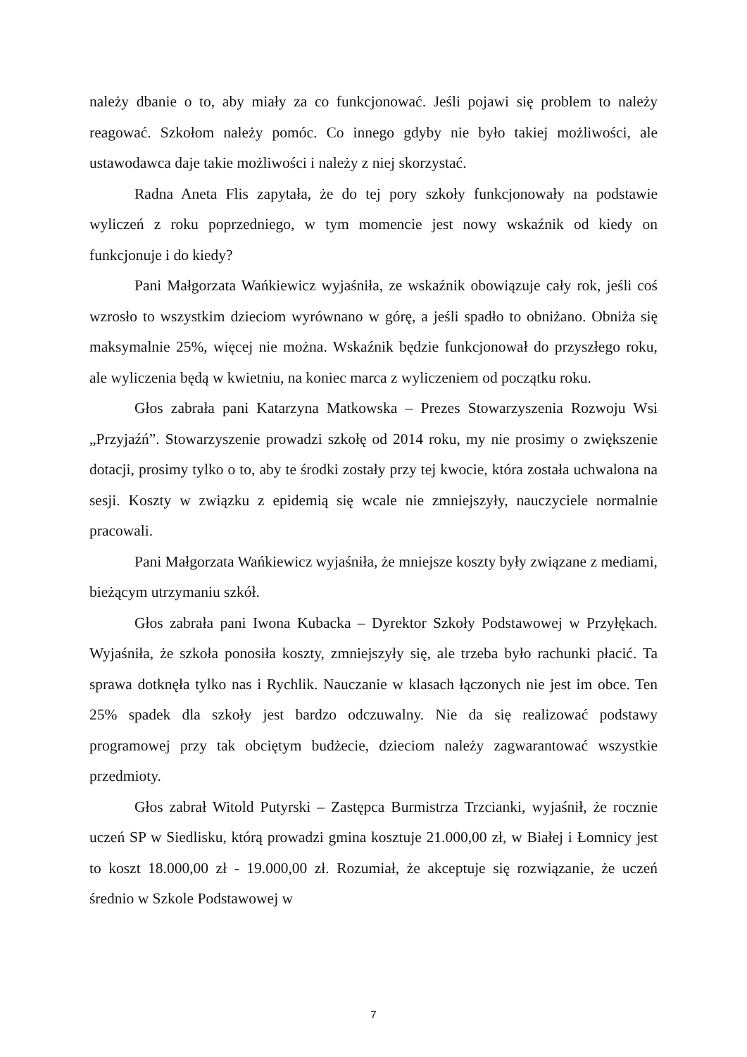należy dbanie o to, aby miały za co funkcjonować. Jeśli pojawi się problem to należy reagować. Szkołom należy pomóc. Co innego gdyby nie było takiej możliwości, ale ustawodawca daje takie możliwości i należy z niej skorzystać.
Radna Aneta Flis zapytała, że do tej pory szkoły funkcjonowały na podstawie wyliczeń z roku poprzedniego, w tym momencie jest nowy wskaźnik od kiedy on funkcjonuje i do kiedy?
Pani Małgorzata Wańkiewicz wyjaśniła, ze wskaźnik obowiązuje cały rok, jeśli coś wzrosło to wszystkim dzieciom wyrównano w górę, a jeśli spadło to obniżano. Obniża się maksymalnie 25%, więcej nie można. Wskaźnik będzie funkcjonował do przyszłego roku, ale wyliczenia będą w kwietniu, na koniec marca z wyliczeniem od początku roku.
Głos zabrała pani Katarzyna Matkowska – Prezes Stowarzyszenia Rozwoju Wsi „Przyjaźń”. Stowarzyszenie prowadzi szkołę od 2014 roku, my nie prosimy o zwiększenie dotacji, prosimy tylko o to, aby te środki zostały przy tej kwocie, która została uchwalona na sesji. Koszty w związku z epidemią się wcale nie zmniejszyły, nauczyciele normalnie pracowali.
Pani Małgorzata Wańkiewicz wyjaśniła, że mniejsze koszty były związane z mediami, bieżącym utrzymaniu szkół.
Głos zabrała pani Iwona Kubacka – Dyrektor Szkoły Podstawowej w Przyłękach. Wyjaśniła, że szkoła ponosiła koszty, zmniejszyły się, ale trzeba było rachunki płacić. Ta sprawa dotknęła tylko nas i Rychlik. Nauczanie w klasach łączonych nie jest im obce. Ten 25% spadek dla szkoły jest bardzo odczuwalny. Nie da się realizować podstawy programowej przy tak obciętym budżecie, dzieciom należy zagwarantować wszystkie przedmioty.
Głos zabrał Witold Putyrski – Zastępca Burmistrza Trzcianki, wyjaśnił, że rocznie uczeń SP w Siedlisku, którą prowadzi gmina kosztuje 21.000,00 zł, w Białej i Łomnicy jest to koszt 18.000,00 zł - 19.000,00 zł. Rozumiał, że akceptuje się rozwiązanie, że uczeń średnio w Szkole Podstawowej w
7